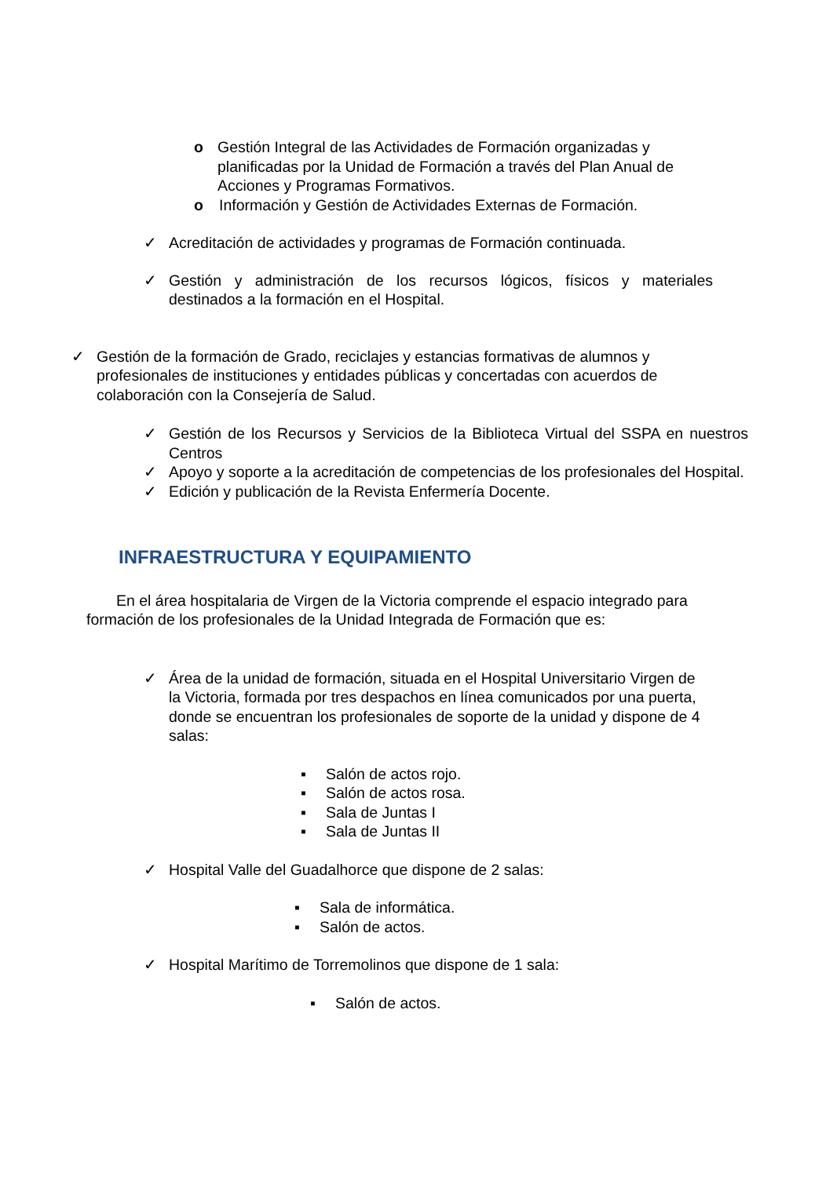o Gestión Integral de las Actividades de Formación organizadas y planificadas por la Unidad de Formación a través del Plan Anual de Acciones y Programas Formativos.
o Información y Gestión de Actividades Externas de Formación.
✓ Acreditación de actividades y programas de Formación continuada.
✓ Gestión y administración de los recursos lógicos, físicos y materiales destinados a la formación en el Hospital.
✓ Gestión de la formación de Grado, reciclajes y estancias formativas de alumnos y profesionales de instituciones y entidades públicas y concertadas con acuerdos de colaboración con la Consejería de Salud.
✓ Gestión de los Recursos y Servicios de la Biblioteca Virtual del SSPA en nuestros Centros
✓ Apoyo y soporte a la acreditación de competencias de los profesionales del Hospital.
✓ Edición y publicación de la Revista Enfermería Docente.
INFRAESTRUCTURA Y EQUIPAMIENTO
En el área hospitalaria de Virgen de la Victoria comprende el espacio integrado para formación de los profesionales de la Unidad Integrada de Formación que es:
✓ Área de la unidad de formación, situada en el Hospital Universitario Virgen de la Victoria, formada por tres despachos en línea comunicados por una puerta, donde se encuentran los profesionales de soporte de la unidad y dispone de 4 salas:
▪ Salón de actos rojo.
▪ Salón de actos rosa.
▪ Sala de Juntas I
▪ Sala de Juntas II
✓ Hospital Valle del Guadalhorce que dispone de 2 salas:
▪ Sala de informática.
▪ Salón de actos.
✓ Hospital Marítimo de Torremolinos que dispone de 1 sala:
▪ Salón de actos.